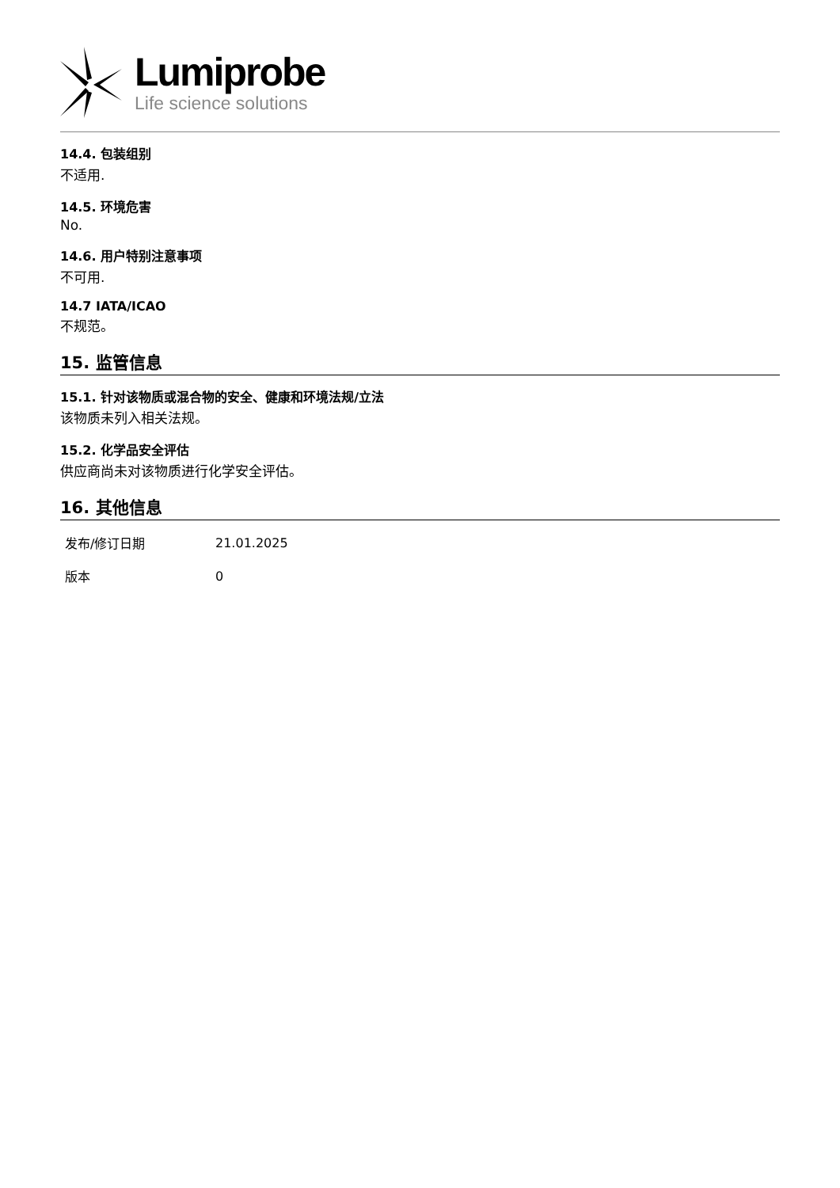Lumiprobe
Life science solutions
14.4. 包装组别
不适用.
14.5. 环境危害
No.
14.6. 用户特别注意事项
不可用.
14.7 IATA/ICAO
不规范。
15. 监管信息
15.1. 针对该物质或混合物的安全、健康和环境法规/立法
该物质未列入相关法规。
15.2. 化学品安全评估
供应商尚未对该物质进行化学安全评估。
16. 其他信息
| 发布/修订日期 | 21.01.2025 |
| 版本 | 0 |